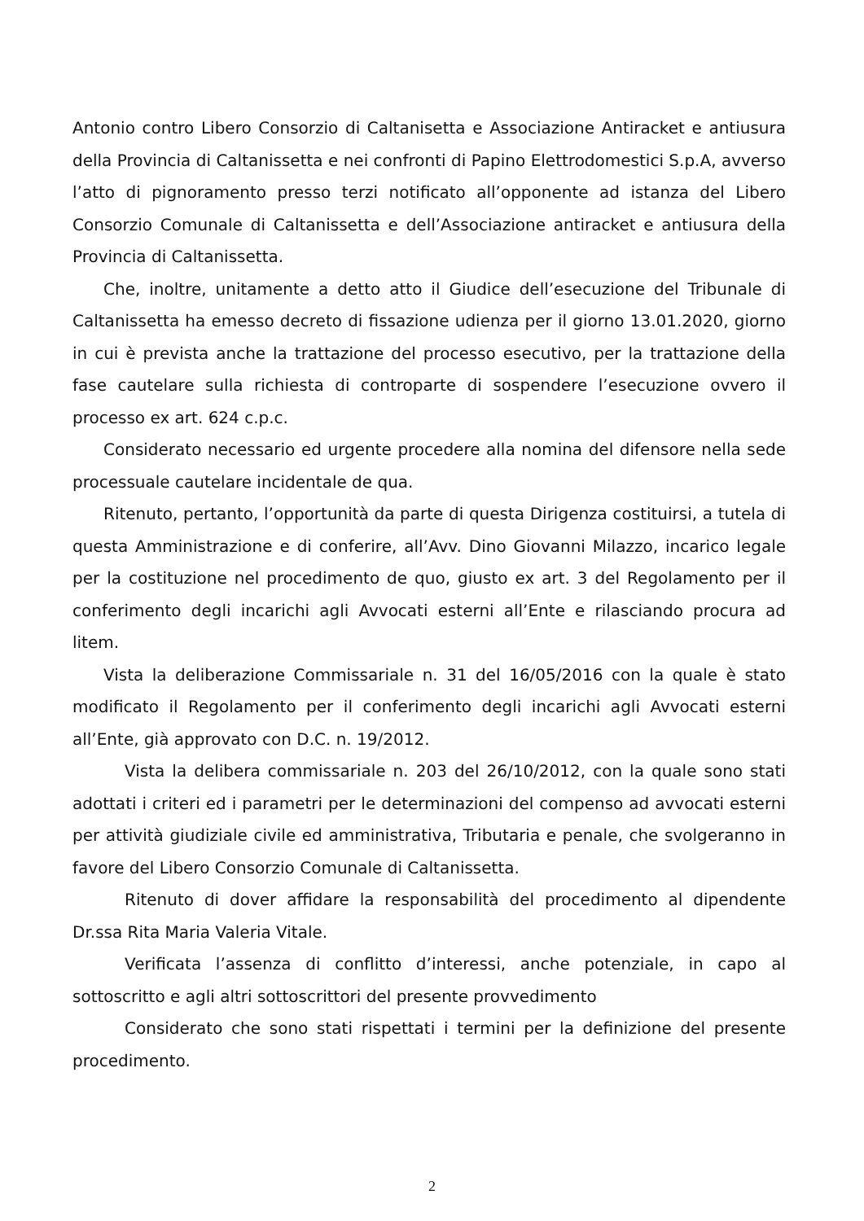Antonio contro Libero Consorzio di Caltanisetta e Associazione Antiracket e antiusura della Provincia di Caltanissetta e nei confronti di Papino Elettrodomestici S.p.A, avverso l’atto di pignoramento presso terzi notificato all’opponente ad istanza del Libero Consorzio Comunale di Caltanissetta e dell’Associazione antiracket e antiusura della Provincia di Caltanissetta.
Che, inoltre, unitamente a detto atto il Giudice dell’esecuzione del Tribunale di Caltanissetta ha emesso decreto di fissazione udienza per il giorno 13.01.2020, giorno in cui è prevista anche la trattazione del processo esecutivo, per la trattazione della fase cautelare sulla richiesta di controparte di sospendere l’esecuzione ovvero il processo ex art. 624 c.p.c.
Considerato necessario ed urgente procedere alla nomina del difensore nella sede processuale cautelare incidentale de qua.
Ritenuto, pertanto, l’opportunità da parte di questa Dirigenza costituirsi, a tutela di questa Amministrazione e di conferire, all’Avv. Dino Giovanni Milazzo, incarico legale per la costituzione nel procedimento de quo, giusto ex art. 3 del Regolamento per il conferimento degli incarichi agli Avvocati esterni all’Ente e rilasciando procura ad litem.
Vista la deliberazione Commissariale n. 31 del 16/05/2016 con la quale è stato modificato il Regolamento per il conferimento degli incarichi agli Avvocati esterni all’Ente, già approvato con D.C. n. 19/2012.
Vista la delibera commissariale n. 203 del 26/10/2012, con la quale sono stati adottati i criteri ed i parametri per le determinazioni del compenso ad avvocati esterni per attività giudiziale civile ed amministrativa, Tributaria e penale, che svolgeranno in favore del Libero Consorzio Comunale di Caltanissetta.
Ritenuto di dover affidare la responsabilità del procedimento al dipendente Dr.ssa Rita Maria Valeria Vitale.
Verificata l’assenza di conflitto d’interessi, anche potenziale, in capo al sottoscritto e agli altri sottoscrittori del presente provvedimento
Considerato che sono stati rispettati i termini per la definizione del presente procedimento.
2